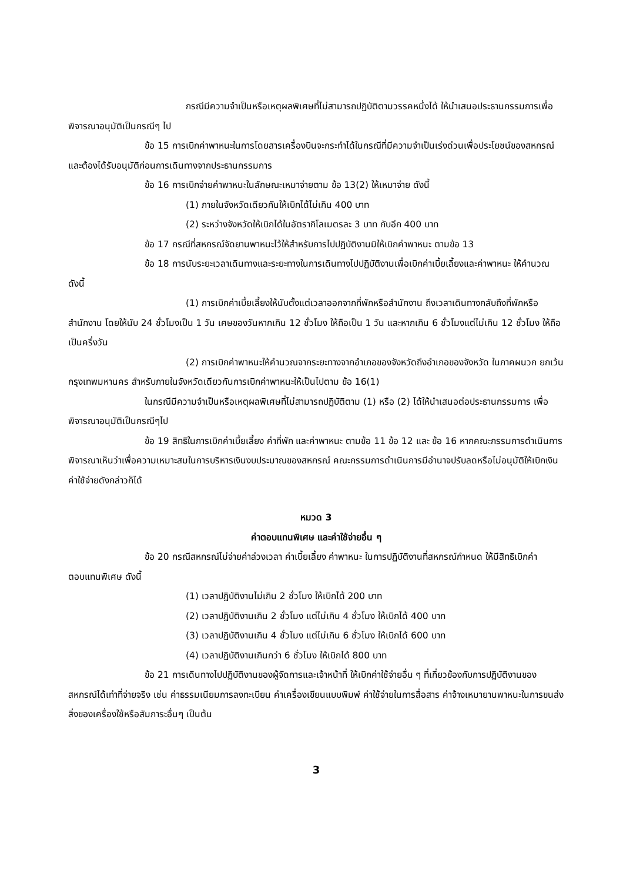กรณีมีความจำเป็นหรือเหตุผลพิเศษที่ไม่สามารถปฏิบัติตามวรรคหนึ่งได้ ให้นำเสนอประธานกรรมการเพื่อพิจารณาอนุมัติเป็นกรณีๆ ไป
ข้อ 15 การเบิกค่าพาหนะในการโดยสารเครื่องบินจะกระทำได้ในกรณีที่มีความจำเป็นเร่งด่วนเพื่อประโยชน์ของสหกรณ์ และต้องได้รับอนุมัติก่อนการเดินทางจากประธานกรรมการ
ข้อ 16 การเบิกจ่ายค่าพาหนะในลักษณะเหมาจ่ายตาม ข้อ 13(2) ให้เหมาจ่าย ดังนี้
(1) ภายในจังหวัดเดียวกันให้เบิกได้ไม่เกิน 400 บาท
(2) ระหว่างจังหวัดให้เบิกได้ในอัตรากิโลเมตรละ 3 บาท กับอีก 400 บาท
ข้อ 17 กรณีที่สหกรณ์จัดยานพาหนะไว้ให้สำหรับการไปปฏิบัติงานมิให้เบิกค่าพาหนะ ตามข้อ 13
ข้อ 18 การนับระยะเวลาเดินทางและระยะทางในการเดินทางไปปฏิบัติงานเพื่อเบิกค่าเบี้ยเลี้ยงและค่าพาหนะ ให้คำนวณ ดังนี้
(1) การเบิกค่าเบี้ยเลี้ยงให้นับตั้งแต่เวลาออกจากที่พักหรือสำนักงาน ถึงเวลาเดินทางกลับถึงที่พักหรือสำนักงาน โดยให้นับ 24 ชั่วโมงเป็น 1 วัน เศษของวันหากเกิน 12 ชั่วโมง ให้ถือเป็น 1 วัน และหากเกิน 6 ชั่วโมงแต่ไม่เกิน 12 ชั่วโมง ให้ถือเป็นครึ่งวัน
(2) การเบิกค่าพาหนะให้คำนวณจากระยะทางจากอำเภอของจังหวัดถึงอำเภอของจังหวัด ในภาคผนวก ยกเว้นกรุงเทพมหานคร สำหรับภายในจังหวัดเดียวกันการเบิกค่าพาหนะให้เป็นไปตาม ข้อ 16(1)
ในกรณีมีความจำเป็นหรือเหตุผลพิเศษที่ไม่สามารถปฏิบัติตาม (1) หรือ (2) ได้ให้นำเสนอต่อประธานกรรมการ เพื่อพิจารณาอนุมัติเป็นกรณีๆไป
ข้อ 19 สิทธิในการเบิกค่าเบี้ยเลี้ยง ค่าที่พัก และค่าพาหนะ ตามข้อ 11 ข้อ 12 และ ข้อ 16 หากคณะกรรมการดำเนินการพิจารณาเห็นว่าเพื่อความเหมาะสมในการบริหารเงินงบประมาณของสหกรณ์ คณะกรรมการดำเนินการมีอำนาจปรับลดหรือไม่อนุมัติให้เบิกเงินค่าใช้จ่ายดังกล่าวก็ได้
หมวด 3
ค่าตอบแทนพิเศษ และค่าใช้จ่ายอื่น ๆ
ข้อ 20 กรณีสหกรณ์ไม่จ่ายค่าล่วงเวลา ค่าเบี้ยเลี้ยง ค่าพาหนะ ในการปฏิบัติงานที่สหกรณ์กำหนด ให้มีสิทธิเบิกค่าตอบแทนพิเศษ ดังนี้
(1) เวลาปฏิบัติงานไม่เกิน 2 ชั่วโมง ให้เบิกได้ 200 บาท
(2) เวลาปฏิบัติงานเกิน 2 ชั่วโมง แต่ไม่เกิน 4 ชั่วโมง ให้เบิกได้ 400 บาท
(3) เวลาปฏิบัติงานเกิน 4 ชั่วโมง แต่ไม่เกิน 6 ชั่วโมง ให้เบิกได้ 600 บาท
(4) เวลาปฏิบัติงานเกินกว่า 6 ชั่วโมง ให้เบิกได้ 800 บาท
ข้อ 21 การเดินทางไปปฏิบัติงานของผู้จัดการและเจ้าหน้าที่ ให้เบิกค่าใช้จ่ายอื่น ๆ ที่เกี่ยวข้องกับการปฏิบัติงานของสหกรณ์ได้เท่าที่จ่ายจริง เช่น ค่าธรรมเนียมการลงทะเบียน ค่าเครื่องเขียนแบบพิมพ์ ค่าใช้จ่ายในการสื่อสาร ค่าจ้างเหมายานพาหนะในการขนส่งสิ่งของเครื่องใช้หรือสัมภาระอื่นๆ เป็นต้น
3